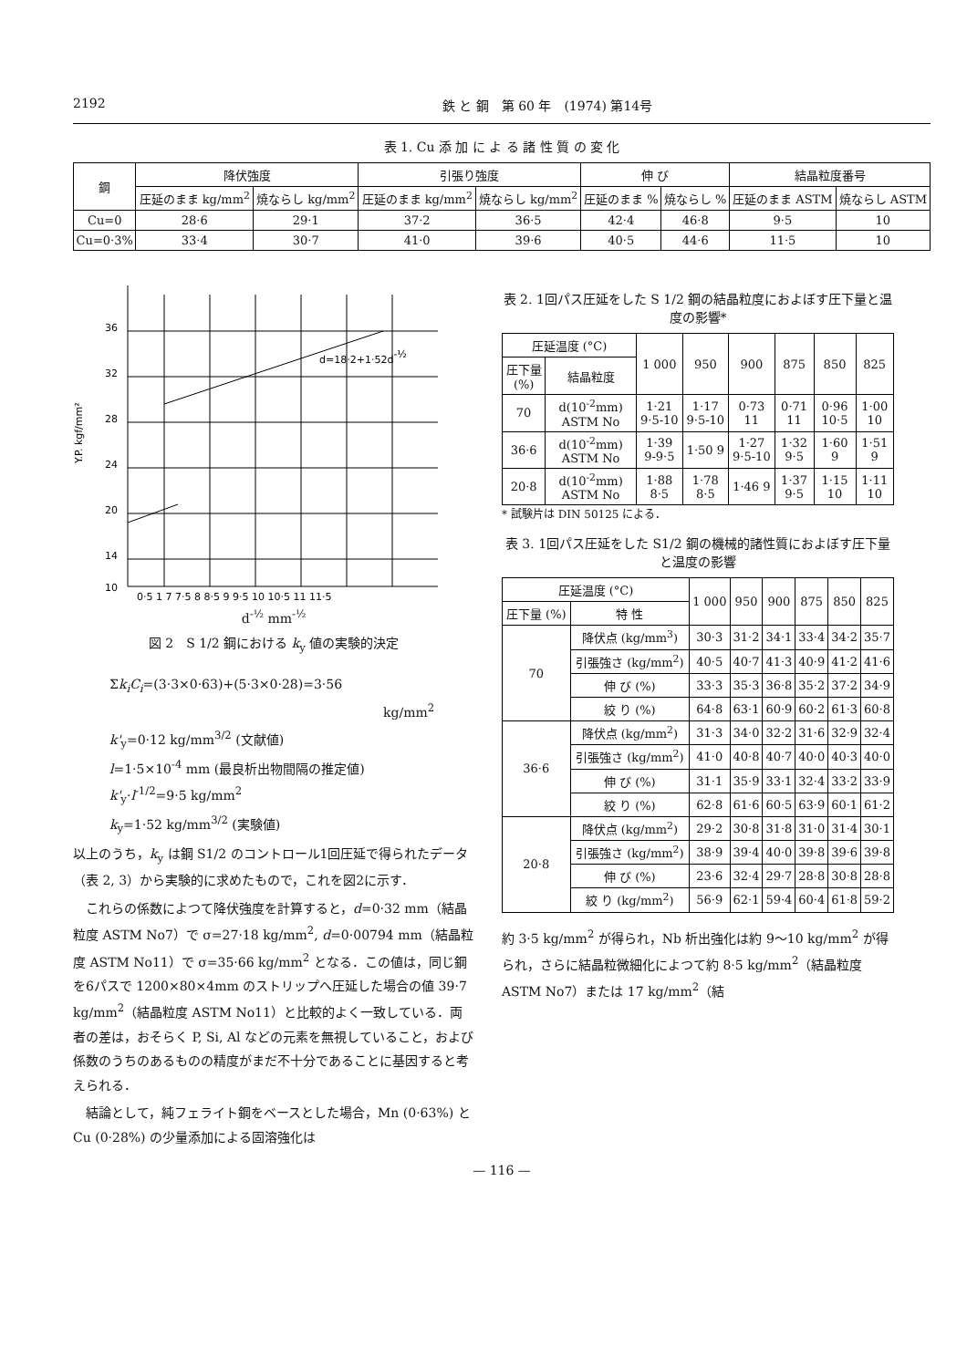2192 鉄 と 鋼　第 60 年　(1974) 第14号
表 1. Cu 添 加 に よ る 諸 性 質 の 変 化
| 鋼 | 降伏強度 | | 引張り強度 | | 伸 び | | 結晶粒度番号 | |
| --- | --- | --- | --- | --- | --- | --- | --- | --- |
| | 圧延のまま kg/mm<sup>2</sup> | 焼ならし kg/mm<sup>2</sup> | 圧延のまま kg/mm<sup>2</sup> | 焼ならし kg/mm<sup>2</sup> | 圧延のまま % | 焼ならし % | 圧延のまま ASTM | 焼ならし ASTM |
| Cu=0 | 28·6 | 29·1 | 37·2 | 36·5 | 42·4 | 46·8 | 9·5 | 10 |
| Cu=0·3% | 33·4 | 30·7 | 41·0 | 39·6 | 40·5 | 44·6 | 11·5 | 10 |
36
32
28
24
20
14
10
d=18·2+1·52d-½
0·5 1 7 7·5 8 8·5 9 9·5 10 10·5 11 11·5
Y.P. kgf/mm²
d<sup>-½</sup> mm<sup>-½</sup>
図 2　S 1/2 鋼における k<sub>y</sub> 値の実験的決定
Σk<sub>i</sub>C<sub>i</sub>=(3·3×0·63)+(5·3×0·28)=3·56
kg/mm<sup>2</sup>
k'<sub>y</sub>=0·12 kg/mm<sup>3/2</sup> (文献値)
l=1·5×10<sup>-4</sup> mm (最良析出物間隔の推定値)
k'<sub>y</sub>·l<sup>-1/2</sup>=9·5 kg/mm<sup>2</sup>
k<sub>y</sub>=1·52 kg/mm<sup>3/2</sup> (実験値)
以上のうち，k<sub>y</sub> は鋼 S1/2 のコントロール1回圧延で得られたデータ（表 2, 3）から実験的に求めたもので，これを図2に示す．
　これらの係数によつて降伏強度を計算すると，d=0·32 mm（結晶粒度 ASTM No7）で σ=27·18 kg/mm<sup>2</sup>, d=0·00794 mm（結晶粒度 ASTM No11）で σ=35·66 kg/mm<sup>2</sup> となる．この値は，同じ鋼を6パスで 1200×80×4mm のストリップへ圧延した場合の値 39·7 kg/mm<sup>2</sup>（結晶粒度 ASTM No11）と比較的よく一致している．両者の差は，おそらく P, Si, Al などの元素を無視していること，および係数のうちのあるものの精度がまだ不十分であることに基因すると考えられる．
　結論として，純フェライト鋼をベースとした場合，Mn (0·63%) と Cu (0·28%) の少量添加による固溶強化は
表 2. 1回パス圧延をした S 1/2 鋼の結晶粒度におよぼす圧下量と温度の影響*
| 圧延温度 (°C) | | 1 000 | 950 | 900 | 875 | 850 | 825 |
| --- | --- | --- | --- | --- | --- | --- | --- |
| 圧下量 (%) | 結晶粒度 | | | | | | |
| 70 | d(10<sup>-2</sup>mm) ASTM No | 1·21 9·5-10 | 1·17 9·5-10 | 0·73 11 | 0·71 11 | 0·96 10·5 | 1·00 10 |
| 36·6 | d(10<sup>-2</sup>mm) ASTM No | 1·39 9-9·5 | 1·50 9 | 1·27 9·5-10 | 1·32 9·5 | 1·60 9 | 1·51 9 |
| 20·8 | d(10<sup>-2</sup>mm) ASTM No | 1·88 8·5 | 1·78 8·5 | 1·46 9 | 1·37 9·5 | 1·15 10 | 1·11 10 |
* 試験片は DIN 50125 による．
表 3. 1回パス圧延をした S1/2 鋼の機械的諸性質におよぼす圧下量と温度の影響
| 圧延温度 (°C) | | 1 000 | 950 | 900 | 875 | 850 | 825 |
| --- | --- | --- | --- | --- | --- | --- | --- |
| 圧下量 (%) | 特 性 | | | | | | |
| 70 | 降伏点 (kg/mm<sup>3</sup>) | 30·3 | 31·2 | 34·1 | 33·4 | 34·2 | 35·7 |
| | 引張強さ (kg/mm<sup>2</sup>) | 40·5 | 40·7 | 41·3 | 40·9 | 41·2 | 41·6 |
| | 伸 び (%) | 33·3 | 35·3 | 36·8 | 35·2 | 37·2 | 34·9 |
| | 絞 り (%) | 64·8 | 63·1 | 60·9 | 60·2 | 61·3 | 60·8 |
| 36·6 | 降伏点 (kg/mm<sup>2</sup>) | 31·3 | 34·0 | 32·2 | 31·6 | 32·9 | 32·4 |
| | 引張強さ (kg/mm<sup>2</sup>) | 41·0 | 40·8 | 40·7 | 40·0 | 40·3 | 40·0 |
| | 伸 び (%) | 31·1 | 35·9 | 33·1 | 32·4 | 33·2 | 33·9 |
| | 絞 り (%) | 62·8 | 61·6 | 60·5 | 63·9 | 60·1 | 61·2 |
| 20·8 | 降伏点 (kg/mm<sup>2</sup>) | 29·2 | 30·8 | 31·8 | 31·0 | 31·4 | 30·1 |
| | 引張強さ (kg/mm<sup>2</sup>) | 38·9 | 39·4 | 40·0 | 39·8 | 39·6 | 39·8 |
| | 伸 び (%) | 23·6 | 32·4 | 29·7 | 28·8 | 30·8 | 28·8 |
| | 絞 り (kg/mm<sup>2</sup>) | 56·9 | 62·1 | 59·4 | 60·4 | 61·8 | 59·2 |
約 3·5 kg/mm<sup>2</sup> が得られ，Nb 析出強化は約 9～10 kg/mm<sup>2</sup> が得られ，さらに結晶粒微細化によつて約 8·5 kg/mm<sup>2</sup>（結晶粒度 ASTM No7）または 17 kg/mm<sup>2</sup>（結
— 116 —